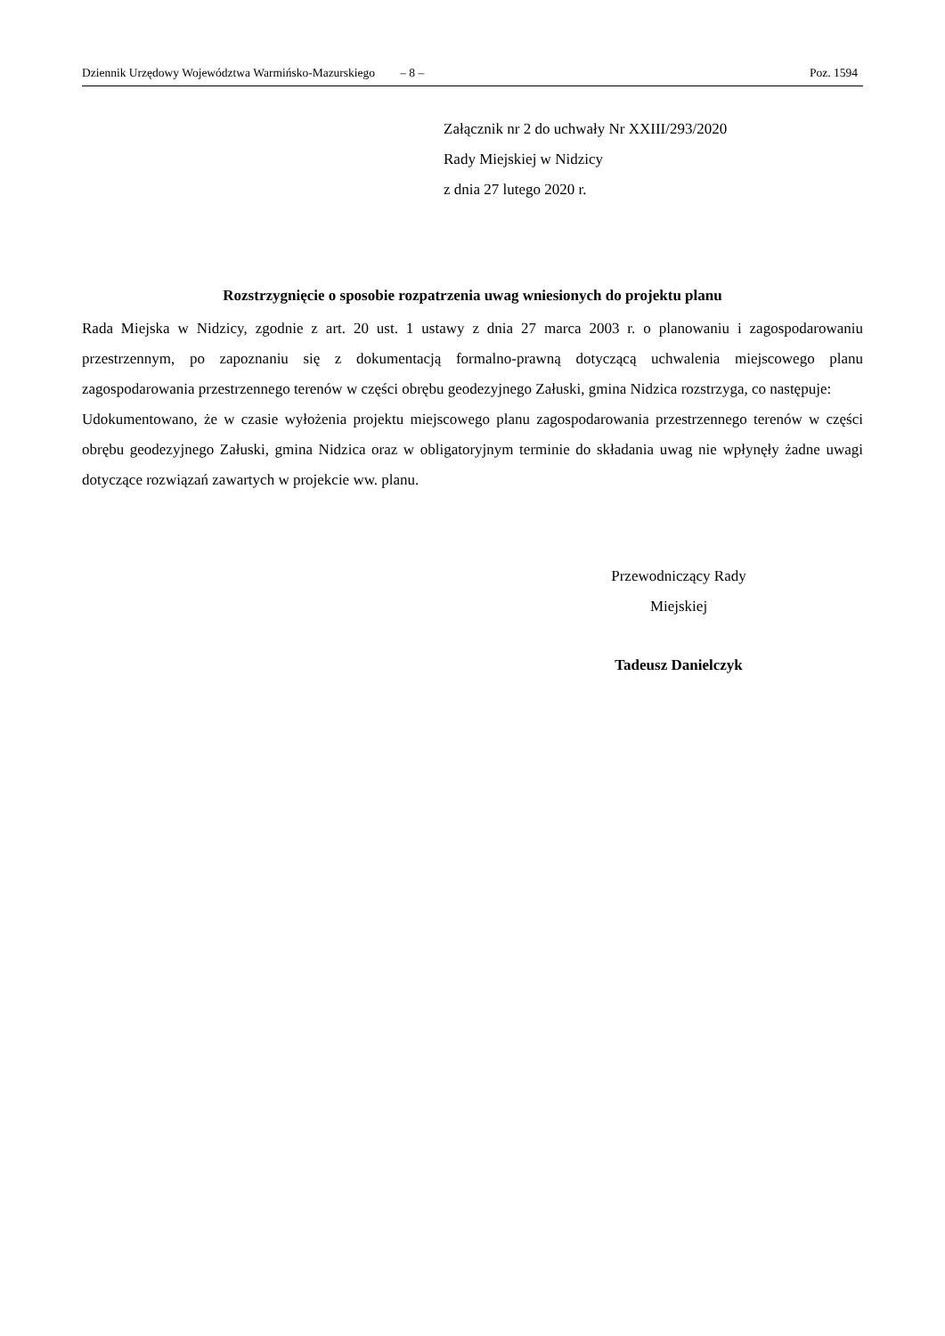Dziennik Urzędowy Województwa Warmińsko-Mazurskiego – 8 – Poz. 1594
Załącznik nr 2 do uchwały Nr XXIII/293/2020
Rady Miejskiej w Nidzicy
z dnia 27 lutego 2020 r.
Rozstrzygnięcie o sposobie rozpatrzenia uwag wniesionych do projektu planu
Rada Miejska w Nidzicy, zgodnie z art. 20 ust. 1 ustawy z dnia 27 marca 2003 r. o planowaniu i zagospodarowaniu przestrzennym, po zapoznaniu się z dokumentacją formalno-prawną dotyczącą uchwalenia miejscowego planu zagospodarowania przestrzennego terenów w części obrębu geodezyjnego Załuski, gmina Nidzica rozstrzyga, co następuje:
Udokumentowano, że w czasie wyłożenia projektu miejscowego planu zagospodarowania przestrzennego terenów w części obrębu geodezyjnego Załuski, gmina Nidzica oraz w obligatoryjnym terminie do składania uwag nie wpłynęły żadne uwagi dotyczące rozwiązań zawartych w projekcie ww. planu.
Przewodniczący Rady
Miejskiej
Tadeusz Danielczyk